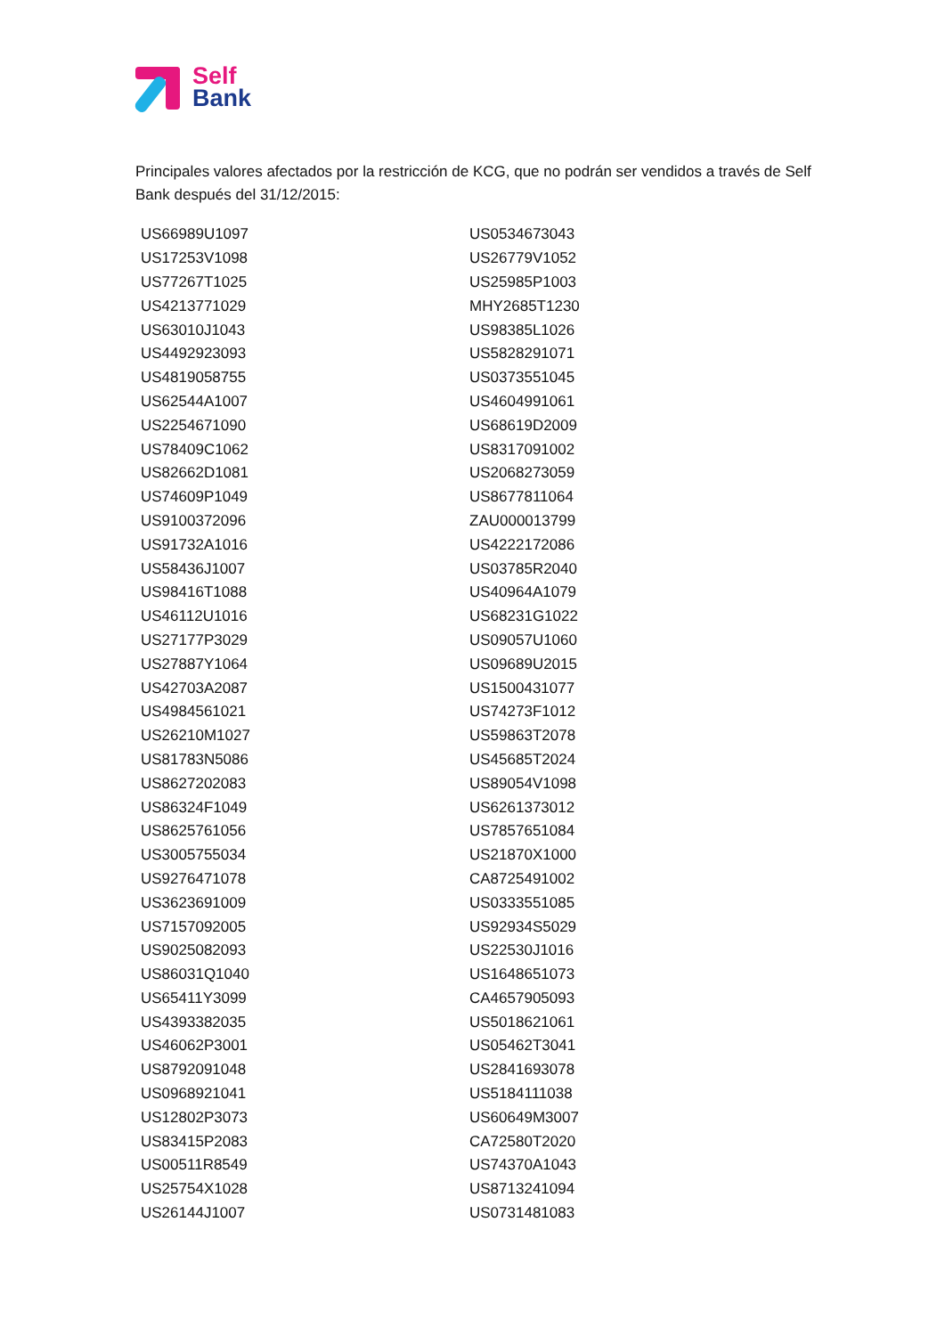Self
Bank
Principales valores afectados por la restricción de KCG, que no podrán ser vendidos a través de Self Bank después del 31/12/2015:
| US66989U1097 | US0534673043 |
| US17253V1098 | US26779V1052 |
| US77267T1025 | US25985P1003 |
| US4213771029 | MHY2685T1230 |
| US63010J1043 | US98385L1026 |
| US4492923093 | US5828291071 |
| US4819058755 | US0373551045 |
| US62544A1007 | US4604991061 |
| US2254671090 | US68619D2009 |
| US78409C1062 | US8317091002 |
| US82662D1081 | US2068273059 |
| US74609P1049 | US8677811064 |
| US9100372096 | ZAU000013799 |
| US91732A1016 | US4222172086 |
| US58436J1007 | US03785R2040 |
| US98416T1088 | US40964A1079 |
| US46112U1016 | US68231G1022 |
| US27177P3029 | US09057U1060 |
| US27887Y1064 | US09689U2015 |
| US42703A2087 | US1500431077 |
| US4984561021 | US74273F1012 |
| US26210M1027 | US59863T2078 |
| US81783N5086 | US45685T2024 |
| US8627202083 | US89054V1098 |
| US86324F1049 | US6261373012 |
| US8625761056 | US7857651084 |
| US3005755034 | US21870X1000 |
| US9276471078 | CA8725491002 |
| US3623691009 | US0333551085 |
| US7157092005 | US92934S5029 |
| US9025082093 | US22530J1016 |
| US86031Q1040 | US1648651073 |
| US65411Y3099 | CA4657905093 |
| US4393382035 | US5018621061 |
| US46062P3001 | US05462T3041 |
| US8792091048 | US2841693078 |
| US0968921041 | US5184111038 |
| US12802P3073 | US60649M3007 |
| US83415P2083 | CA72580T2020 |
| US00511R8549 | US74370A1043 |
| US25754X1028 | US8713241094 |
| US26144J1007 | US0731481083 |